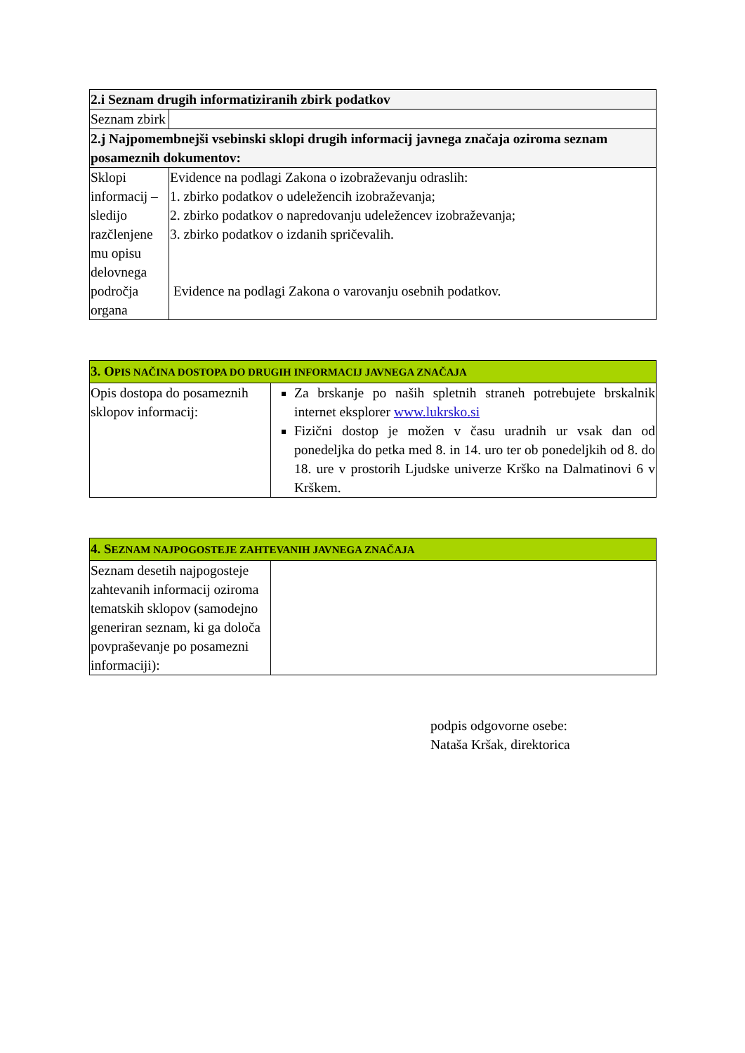| 2.i Seznam drugih informatiziranih zbirk podatkov | |
| --- | --- |
| Seznam zbirk | |
| 2.j Najpomembnejši vsebinski sklopi drugih informacij javnega značaja oziroma seznam posameznih dokumentov: | |
| Sklopi informacij – sledijo razčlenjene mu opisu delovnega področja organa | Evidence na podlagi Zakona o izobraževanju odraslih: 1. zbirko podatkov o udeležencih izobraževanja; 2. zbirko podatkov o napredovanju udeležencev izobraževanja; 3. zbirko podatkov o izdanih spričevalih. Evidence na podlagi Zakona o varovanju osebnih podatkov. |
| 3. O PIS NAČINA DOSTOPA DO DRUGIH INFORMACIJ JAVNEGA ZNAČAJA | |
| --- | --- |
| Opis dostopa do posameznih sklopov informacij: | Za brskanje po naših spletnih straneh potrebujete brskalnik internet eksplorer www.lukrsko.si Fizični dostop je možen v času uradnih ur vsak dan od ponedeljka do petka med 8. in 14. uro ter ob ponedeljkih od 8. do 18. ure v prostorih Ljudske univerze Krško na Dalmatinovi 6 v Krškem. |
| 4. S EZNAM NAJPOGOSTEJE ZAHTEVANIH JAVNEGA ZNAČAJA | |
| --- | --- |
| Seznam desetih najpogosteje zahtevanih informacij oziroma tematskih sklopov (samodejno generiran seznam, ki ga določa povpraševanje po posamezni informaciji): | |
podpis odgovorne osebe:
Nataša Kršak, direktorica